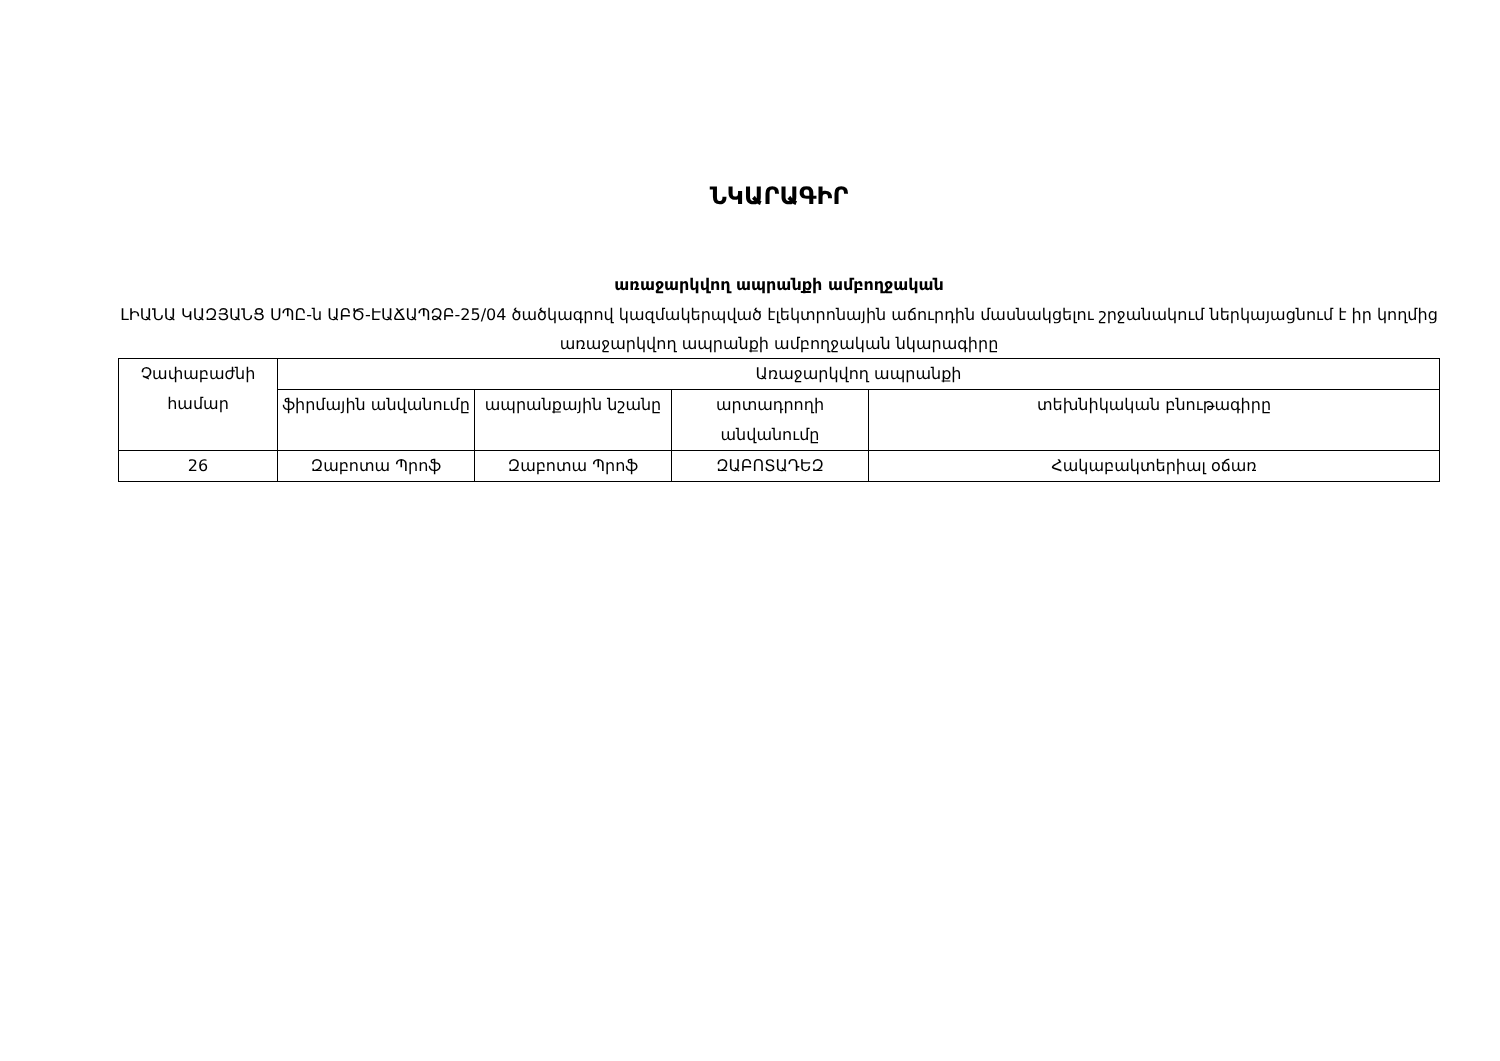ՆԿԱՐԱԳԻՐ
առաջարկվող ապրանքի ամբողջական
ԼԻԱՆԱ ԿԱԶՅԱՆՑ ՍՊԸ-ն ԱԲԾ-ԷԱՃԱՊՁԲ-25/04 ծածկագրով կազմակերպված էլեկտրոնային աճուրդին մասնակցելու շրջանակում ներկայացնում է իր կողմից առաջարկվող ապրանքի ամբողջական նկարագիրը
| Չափաբաժնի համար | Առաջարկվող ապրանքի | | | |
| --- | --- | --- | --- | --- |
| | ֆիրմային անվանումը | ապրանքային նշանը | արտադրողի անվանումը | տեխնիկական բնութագիրը |
| 26 | Զաբոտա Պրոֆ | Զաբոտա Պրոֆ | ԶԱԲՈՏԱԴԵԶ | Հակաբակտերիալ օճառ |